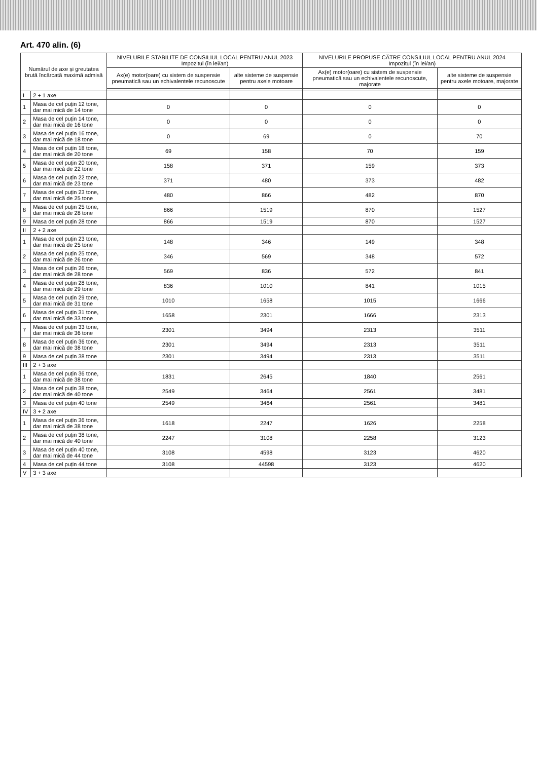Art. 470 alin. (6)
| Numărul de axe și greutatea brută încărcată maximă admisă | | NIVELURILE STABILITE DE CONSILIUL LOCAL PENTRU ANUL 2023 Impozitul (în lei/an) | | NIVELURILE PROPUSE CĂTRE CONSILIUL LOCAL PENTRU ANUL 2024 Impozitul (în lei/an) | |
| --- | --- | --- | --- | --- | --- |
| | | Ax(e) motor(oare) cu sistem de suspensie pneumatică sau un echivalentele recunoscute | alte sisteme de suspensie pentru axele motoare | Ax(e) motor(oare) cu sistem de suspensie pneumatică sau un echivalentele recunoscute, majorate | alte sisteme de suspensie pentru axele motoare, majorate |
| I | 2 + 1 axe | | | | |
| 1 | Masa de cel puțin 12 tone, dar mai mică de 14 tone | 0 | 0 | 0 | 0 |
| 2 | Masa de cel puțin 14 tone, dar mai mică de 16 tone | 0 | 0 | 0 | 0 |
| 3 | Masa de cel puțin 16 tone, dar mai mică de 18 tone | 0 | 69 | 0 | 70 |
| 4 | Masa de cel puțin 18 tone, dar mai mică de 20 tone | 69 | 158 | 70 | 159 |
| 5 | Masa de cel puțin 20 tone, dar mai mică de 22 tone | 158 | 371 | 159 | 373 |
| 6 | Masa de cel puțin 22 tone, dar mai mică de 23 tone | 371 | 480 | 373 | 482 |
| 7 | Masa de cel puțin 23 tone, dar mai mică de 25 tone | 480 | 866 | 482 | 870 |
| 8 | Masa de cel puțin 25 tone, dar mai mică de 28 tone | 866 | 1519 | 870 | 1527 |
| 9 | Masa de cel puțin 28 tone | 866 | 1519 | 870 | 1527 |
| II | 2 + 2 axe | | | | |
| 1 | Masa de cel puțin 23 tone, dar mai mică de 25 tone | 148 | 346 | 149 | 348 |
| 2 | Masa de cel puțin 25 tone, dar mai mică de 26 tone | 346 | 569 | 348 | 572 |
| 3 | Masa de cel puțin 26 tone, dar mai mică de 28 tone | 569 | 836 | 572 | 841 |
| 4 | Masa de cel puțin 28 tone, dar mai mică de 29 tone | 836 | 1010 | 841 | 1015 |
| 5 | Masa de cel puțin 29 tone, dar mai mică de 31 tone | 1010 | 1658 | 1015 | 1666 |
| 6 | Masa de cel puțin 31 tone, dar mai mică de 33 tone | 1658 | 2301 | 1666 | 2313 |
| 7 | Masa de cel puțin 33 tone, dar mai mică de 36 tone | 2301 | 3494 | 2313 | 3511 |
| 8 | Masa de cel puțin 36 tone, dar mai mică de 38 tone | 2301 | 3494 | 2313 | 3511 |
| 9 | Masa de cel puțin 38 tone | 2301 | 3494 | 2313 | 3511 |
| III | 2 + 3 axe | | | | |
| 1 | Masa de cel puțin 36 tone, dar mai mică de 38 tone | 1831 | 2645 | 1840 | 2561 |
| 2 | Masa de cel puțin 38 tone, dar mai mică de 40 tone | 2549 | 3464 | 2561 | 3481 |
| 3 | Masa de cel puțin 40 tone | 2549 | 3464 | 2561 | 3481 |
| IV | 3 + 2 axe | | | | |
| 1 | Masa de cel puțin 36 tone, dar mai mică de 38 tone | 1618 | 2247 | 1626 | 2258 |
| 2 | Masa de cel puțin 38 tone, dar mai mică de 40 tone | 2247 | 3108 | 2258 | 3123 |
| 3 | Masa de cel puțin 40 tone, dar mai mică de 44 tone | 3108 | 4598 | 3123 | 4620 |
| 4 | Masa de cel puțin 44 tone | 3108 | 44598 | 3123 | 4620 |
| V | 3 + 3 axe | | | | |